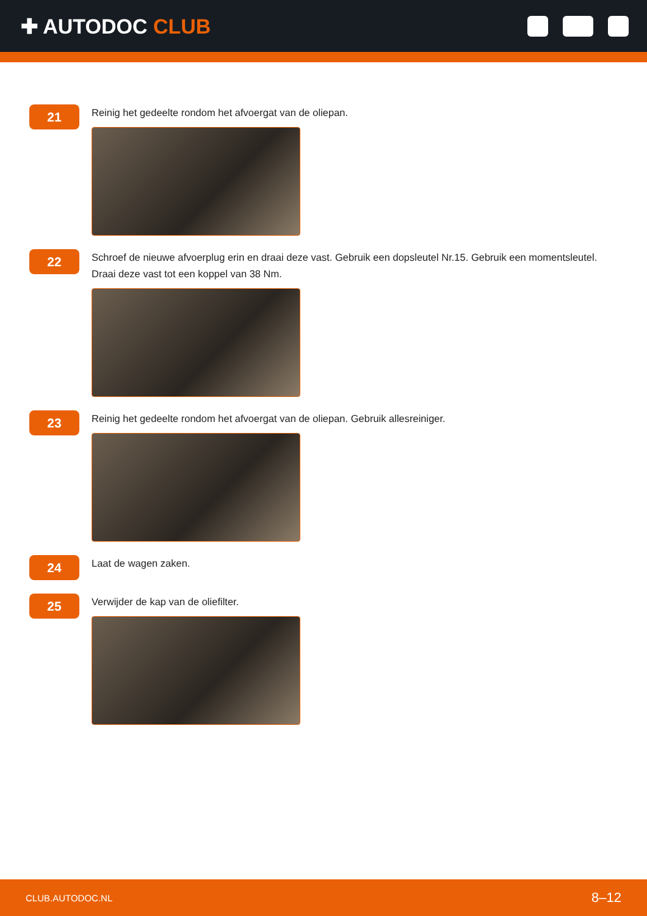✚ AUTODOC CLUB
21
Reinig het gedeelte rondom het afvoergat van de oliepan.
22
Schroef de nieuwe afvoerplug erin en draai deze vast. Gebruik een dopsleutel Nr.15. Gebruik een momentsleutel. Draai deze vast tot een koppel van 38 Nm.
23
Reinig het gedeelte rondom het afvoergat van de oliepan. Gebruik allesreiniger.
24
Laat de wagen zaken.
25
Verwijder de kap van de oliefilter.
CLUB.AUTODOC.NL 8–12